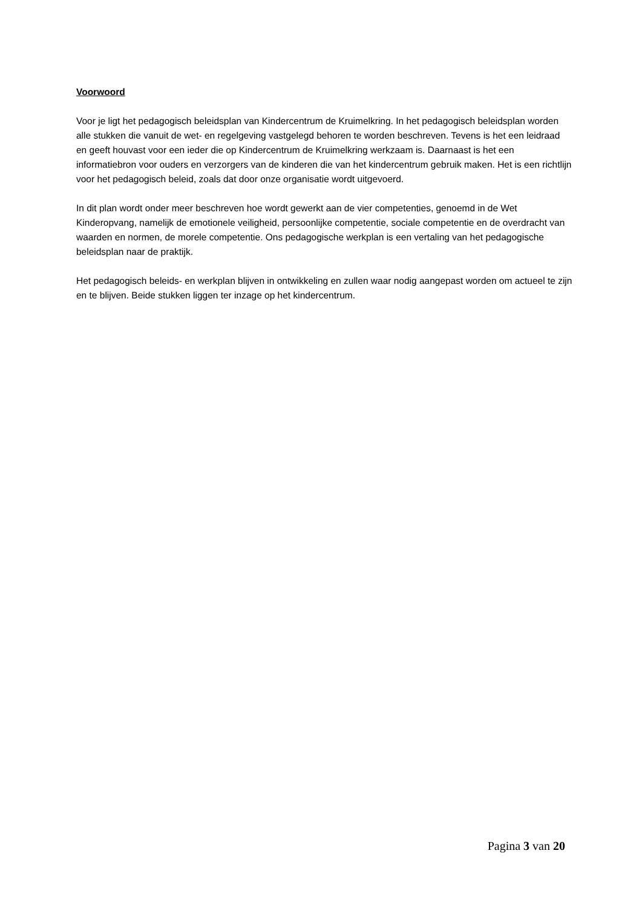Voorwoord
Voor je ligt het pedagogisch beleidsplan van Kindercentrum de Kruimelkring. In het pedagogisch beleidsplan worden alle stukken die vanuit de wet- en regelgeving vastgelegd behoren te worden beschreven. Tevens is het een leidraad en geeft houvast voor een ieder die op Kindercentrum de Kruimelkring werkzaam is. Daarnaast is het een informatiebron voor ouders en verzorgers van de kinderen die van het kindercentrum gebruik maken. Het is een richtlijn voor het pedagogisch beleid, zoals dat door onze organisatie wordt uitgevoerd.
In dit plan wordt onder meer beschreven hoe wordt gewerkt aan de vier competenties, genoemd in de Wet Kinderopvang, namelijk de emotionele veiligheid, persoonlijke competentie, sociale competentie en de overdracht van waarden en normen, de morele competentie. Ons pedagogische werkplan is een vertaling van het pedagogische beleidsplan naar de praktijk.
Het pedagogisch beleids- en werkplan blijven in ontwikkeling en zullen waar nodig aangepast worden om actueel te zijn en te blijven. Beide stukken liggen ter inzage op het kindercentrum.
Pagina 3 van 20